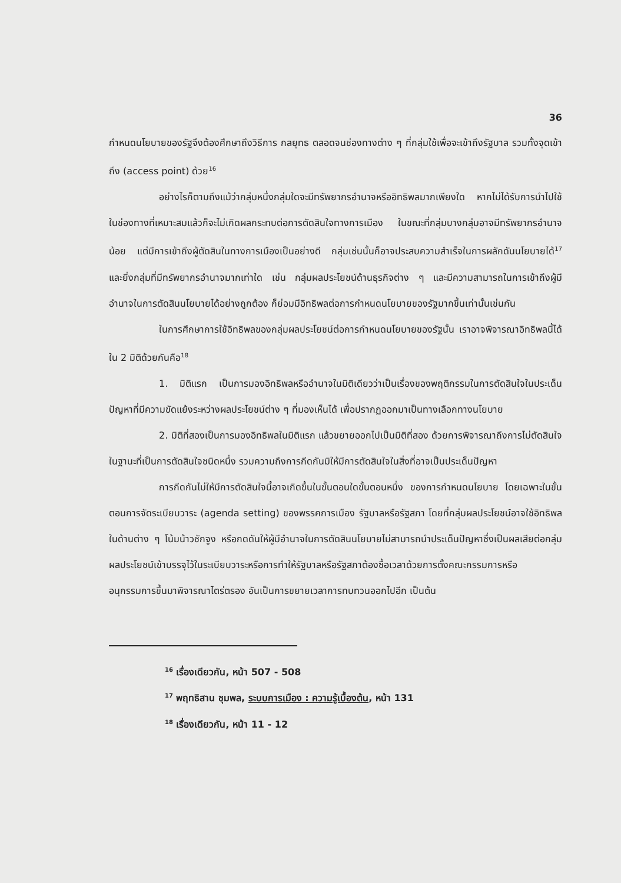36
กำหนดนโยบายของรัฐจึงต้องศึกษาถึงวิธีการ กลยุทธ ตลอดจนช่องทางต่าง ๆ ที่กลุ่มใช้เพื่อจะเข้าถึงรัฐบาล รวมทั้งจุดเข้าถึง (access point) ด้วย<sup>16</sup>
อย่างไรก็ตามถึงแม้ว่ากลุ่มหนึ่งกลุ่มใดจะมีทรัพยากรอำนาจหรืออิทธิพลมากเพียงใด หากไม่ได้รับการนำไปใช้ในช่องทางที่เหมาะสมแล้วก็จะไม่เกิดผลกระทบต่อการตัดสินใจทางการเมือง ในขณะที่กลุ่มบางกลุ่มอาจมีทรัพยากรอำนาจน้อย แต่มีการเข้าถึงผู้ตัดสินในทางการเมืองเป็นอย่างดี กลุ่มเช่นนั้นก็อาจประสบความสำเร็จในการผลักดันนโยบายได้<sup>17</sup> และยิ่งกลุ่มที่มีทรัพยากรอำนาจมากเท่าใด เช่น กลุ่มผลประโยชน์ด้านธุรกิจต่าง ๆ และมีความสามารถในการเข้าถึงผู้มีอำนาจในการตัดสินนโยบายได้อย่างถูกต้อง ก็ย่อมมีอิทธิพลต่อการกำหนดนโยบายของรัฐมากขึ้นเท่านั้นเช่นกัน
ในการศึกษาการใช้อิทธิพลของกลุ่มผลประโยชน์ต่อการกำหนดนโยบายของรัฐนั้น เราอาจพิจารณาอิทธิพลนี้ได้ใน 2 มิติด้วยกันคือ<sup>18</sup>
1. มิติแรก เป็นการมองอิทธิพลหรืออำนาจในมิติเดียวว่าเป็นเรื่องของพฤติกรรมในการตัดสินใจในประเด็นปัญหาที่มีความขัดแย้งระหว่างผลประโยชน์ต่าง ๆ ที่มองเห็นได้ เพื่อปรากฏออกมาเป็นทางเลือกทางนโยบาย
2. มิติที่สองเป็นการมองอิทธิพลในมิติแรก แล้วขยายออกไปเป็นมิติที่สอง ด้วยการพิจารณาถึงการไม่ตัดสินใจในฐานะที่เป็นการตัดสินใจชนิดหนึ่ง รวมความถึงการกีดกันมิให้มีการตัดสินใจในสิ่งที่อาจเป็นประเด็นปัญหา
การกีดกันไม่ให้มีการตัดสินใจนี้อาจเกิดขึ้นในขั้นตอนใดขั้นตอนหนึ่ง ของการกำหนดนโยบาย โดยเฉพาะในขั้นตอนการจัดระเบียบวาระ (agenda setting) ของพรรคการเมือง รัฐบาลหรือรัฐสภา โดยที่กลุ่มผลประโยชน์อาจใช้อิทธิพลในด้านต่าง ๆ โน้มน้าวชักจูง หรือกดดันให้ผู้มีอำนาจในการตัดสินนโยบายไม่สามารถนำประเด็นปัญหาซึ่งเป็นผลเสียต่อกลุ่มผลประโยชน์เข้าบรรจุไว้ในระเบียบวาระหรือการทำให้รัฐบาลหรือรัฐสภาต้องซื้อเวลาด้วยการตั้งคณะกรรมการหรืออนุกรรมการขึ้นมาพิจารณาไตร่ตรอง อันเป็นการขยายเวลาการทบทวนออกไปอีก เป็นต้น
<sup>16</sup> เรื่องเดียวกัน, หน้า 507 - 508
<sup>17</sup> พฤทธิสาน ชุมพล, ระบบการเมือง : ความรู้เบื้องต้น, หน้า 131
<sup>18</sup> เรื่องเดียวกัน, หน้า 11 - 12